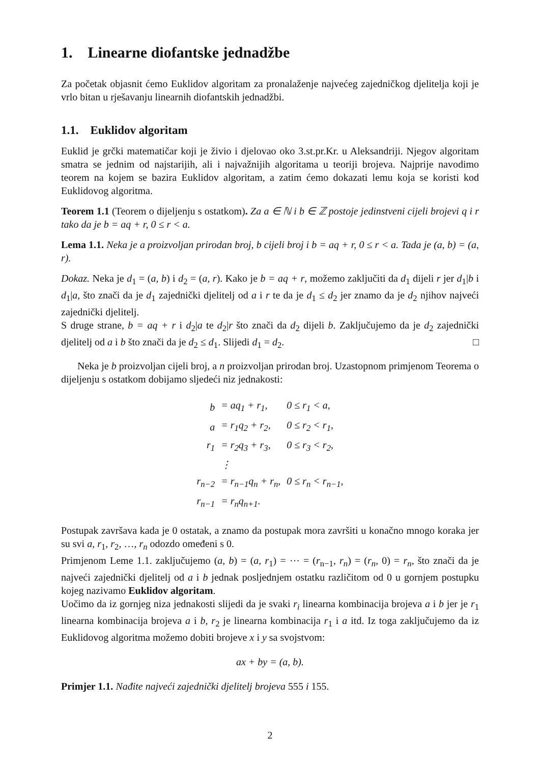1. Linearne diofantske jednadžbe
Za početak objasnit ćemo Euklidov algoritam za pronalaženje najvećeg zajedničkog djelitelja koji je vrlo bitan u rješavanju linearnih diofantskih jednadžbi.
1.1. Euklidov algoritam
Euklid je grčki matematičar koji je živio i djelovao oko 3.st.pr.Kr. u Aleksandriji. Njegov algoritam smatra se jednim od najstarijih, ali i najvažnijih algoritama u teoriji brojeva. Najprije navodimo teorem na kojem se bazira Euklidov algoritam, a zatim ćemo dokazati lemu koja se koristi kod Euklidovog algoritma.
Teorem 1.1 (Teorem o dijeljenju s ostatkom). Za a ∈ ℕ i b ∈ ℤ postoje jedinstveni cijeli brojevi q i r tako da je b = aq + r, 0 ≤ r < a.
Lema 1.1. Neka je a proizvoljan prirodan broj, b cijeli broj i b = aq + r, 0 ≤ r < a. Tada je (a, b) = (a, r).
Dokaz. Neka je d<sub>1</sub> = (a, b) i d<sub>2</sub> = (a, r). Kako je b = aq + r, možemo zaključiti da d<sub>1</sub> dijeli r jer d<sub>1</sub>|b i d<sub>1</sub>|a, što znači da je d<sub>1</sub> zajednički djelitelj od a i r te da je d<sub>1</sub> ≤ d<sub>2</sub> jer znamo da je d<sub>2</sub> njihov najveći zajednički djelitelj.
S druge strane, b = aq + r i d<sub>2</sub>|a te d<sub>2</sub>|r što znači da d<sub>2</sub> dijeli b. Zaključujemo da je d<sub>2</sub> zajednički djelitelj od a i b što znači da je d<sub>2</sub> ≤ d<sub>1</sub>. Slijedi d<sub>1</sub> = d<sub>2</sub>. □
Neka je b proizvoljan cijeli broj, a n proizvoljan prirodan broj. Uzastopnom primjenom Teorema o dijeljenju s ostatkom dobijamo sljedeći niz jednakosti:
| b | = aq<sub>1</sub> + r<sub>1</sub>, | 0 ≤ r<sub>1</sub> < a, |
| a | = r<sub>1</sub>q<sub>2</sub> + r<sub>2</sub>, | 0 ≤ r<sub>2</sub> < r<sub>1</sub>, |
| r<sub>1</sub> | = r<sub>2</sub>q<sub>3</sub> + r<sub>3</sub>, | 0 ≤ r<sub>3</sub> < r<sub>2</sub>, |
| | ⋮ | |
| r<sub>n−2</sub> | = r<sub>n−1</sub>q<sub>n</sub> + r<sub>n</sub>, | 0 ≤ r<sub>n</sub> < r<sub>n−1</sub>, |
| r<sub>n−1</sub> | = r<sub>n</sub>q<sub>n+1</sub>. | |
Postupak završava kada je 0 ostatak, a znamo da postupak mora završiti u konačno mnogo koraka jer su svi a, r<sub>1</sub>, r<sub>2</sub>, …, r<sub>n</sub> odozdo omeđeni s 0.
Primjenom Leme 1.1. zaključujemo (a, b) = (a, r<sub>1</sub>) = ⋯ = (r<sub>n−1</sub>, r<sub>n</sub>) = (r<sub>n</sub>, 0) = r<sub>n</sub>, što znači da je najveći zajednički djelitelj od a i b jednak posljednjem ostatku različitom od 0 u gornjem postupku kojeg nazivamo Euklidov algoritam.
Uočimo da iz gornjeg niza jednakosti slijedi da je svaki r<sub>i</sub> linearna kombinacija brojeva a i b jer je r<sub>1</sub> linearna kombinacija brojeva a i b, r<sub>2</sub> je linearna kombinacija r<sub>1</sub> i a itd. Iz toga zaključujemo da iz Euklidovog algoritma možemo dobiti brojeve x i y sa svojstvom:
ax + by = (a, b).
Primjer 1.1. Nađite najveći zajednički djelitelj brojeva 555 i 155.
2